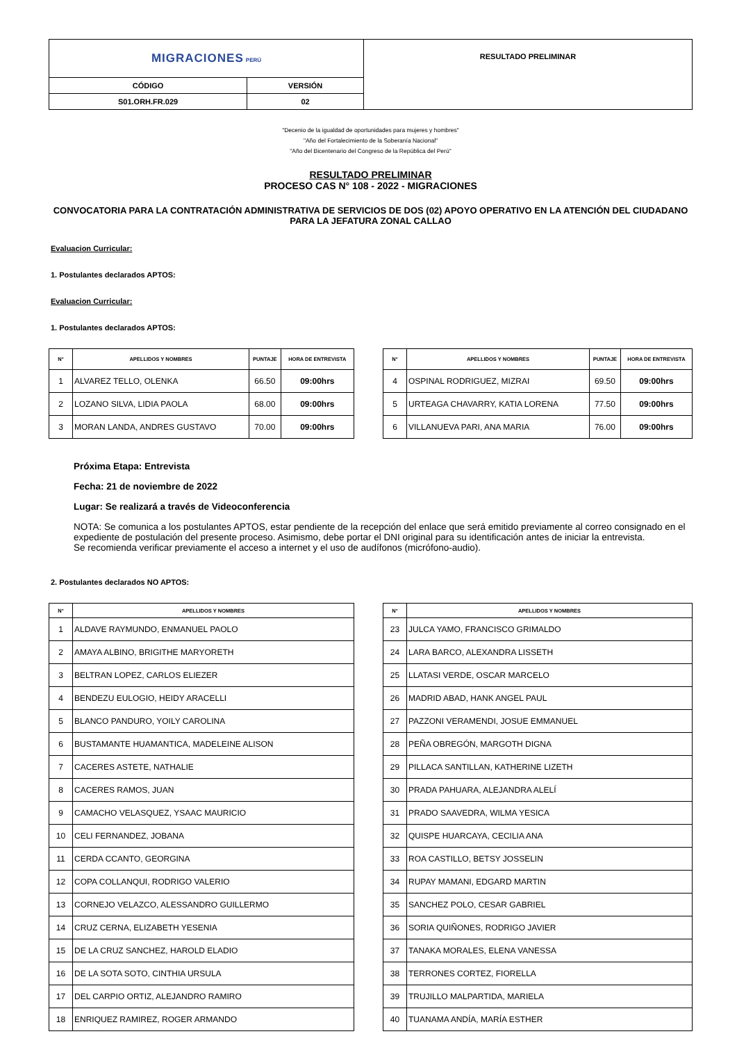| MIGRACIONES PERÚ | | RESULTADO PRELIMINAR |
| CÓDIGO | VERSIÓN | |
| S01.ORH.FR.029 | 02 | |
"Decenio de la igualdad de oportunidades para mujeres y hombres"
"Año del Fortalecimiento de la Soberanía Nacional"
"Año del Bicentenario del Congreso de la República del Perú"
RESULTADO PRELIMINAR
PROCESO CAS N° 108 - 2022 - MIGRACIONES
CONVOCATORIA PARA LA CONTRATACIÓN ADMINISTRATIVA DE SERVICIOS DE DOS (02) APOYO OPERATIVO EN LA ATENCIÓN DEL CIUDADANO PARA LA JEFATURA ZONAL CALLAO
Evaluacion Curricular:
1. Postulantes declarados APTOS:
Evaluacion Curricular:
1. Postulantes declarados APTOS:
| N° | APELLIDOS Y NOMBRES | PUNTAJE | HORA DE ENTREVISTA |
| --- | --- | --- | --- |
| 1 | ALVAREZ TELLO, OLENKA | 66.50 | 09:00hrs |
| 2 | LOZANO SILVA, LIDIA PAOLA | 68.00 | 09:00hrs |
| 3 | MORAN LANDA, ANDRES GUSTAVO | 70.00 | 09:00hrs |
| N° | APELLIDOS Y NOMBRES | PUNTAJE | HORA DE ENTREVISTA |
| --- | --- | --- | --- |
| 4 | OSPINAL RODRIGUEZ, MIZRAI | 69.50 | 09:00hrs |
| 5 | URTEAGA CHAVARRY, KATIA LORENA | 77.50 | 09:00hrs |
| 6 | VILLANUEVA PARI, ANA MARIA | 76.00 | 09:00hrs |
Próxima Etapa: Entrevista
Fecha: 21 de noviembre de 2022
Lugar: Se realizará a través de Videoconferencia
NOTA: Se comunica a los postulantes APTOS, estar pendiente de la recepción del enlace que será emitido previamente al correo consignado en el expediente de postulación del presente proceso. Asimismo, debe portar el DNI original para su identificación antes de iniciar la entrevista.
Se recomienda verificar previamente el acceso a internet y el uso de audífonos (micrófono-audio).
2. Postulantes declarados NO APTOS:
| N° | APELLIDOS Y NOMBRES |
| --- | --- |
| 1 | ALDAVE RAYMUNDO, ENMANUEL PAOLO |
| 2 | AMAYA ALBINO, BRIGITHE MARYORETH |
| 3 | BELTRAN LOPEZ, CARLOS ELIEZER |
| 4 | BENDEZU EULOGIO, HEIDY ARACELLI |
| 5 | BLANCO PANDURO, YOILY CAROLINA |
| 6 | BUSTAMANTE HUAMANTICA, MADELEINE ALISON |
| 7 | CACERES ASTETE, NATHALIE |
| 8 | CACERES RAMOS, JUAN |
| 9 | CAMACHO VELASQUEZ, YSAAC MAURICIO |
| 10 | CELI FERNANDEZ, JOBANA |
| 11 | CERDA CCANTO, GEORGINA |
| 12 | COPA COLLANQUI, RODRIGO VALERIO |
| 13 | CORNEJO VELAZCO, ALESSANDRO GUILLERMO |
| 14 | CRUZ CERNA, ELIZABETH YESENIA |
| 15 | DE LA CRUZ SANCHEZ, HAROLD ELADIO |
| 16 | DE LA SOTA SOTO, CINTHIA URSULA |
| 17 | DEL CARPIO ORTIZ, ALEJANDRO RAMIRO |
| 18 | ENRIQUEZ RAMIREZ, ROGER ARMANDO |
| N° | APELLIDOS Y NOMBRES |
| --- | --- |
| 23 | JULCA YAMO, FRANCISCO GRIMALDO |
| 24 | LARA BARCO, ALEXANDRA LISSETH |
| 25 | LLATASI VERDE, OSCAR MARCELO |
| 26 | MADRID ABAD, HANK ANGEL PAUL |
| 27 | PAZZONI VERAMENDI, JOSUE EMMANUEL |
| 28 | PEÑA OBREGÓN, MARGOTH DIGNA |
| 29 | PILLACA SANTILLAN, KATHERINE LIZETH |
| 30 | PRADA PAHUARA, ALEJANDRA ALELÍ |
| 31 | PRADO SAAVEDRA, WILMA YESICA |
| 32 | QUISPE HUARCAYA, CECILIA ANA |
| 33 | ROA CASTILLO, BETSY JOSSELIN |
| 34 | RUPAY MAMANI, EDGARD MARTIN |
| 35 | SANCHEZ POLO, CESAR GABRIEL |
| 36 | SORIA QUIÑONES, RODRIGO JAVIER |
| 37 | TANAKA MORALES, ELENA VANESSA |
| 38 | TERRONES CORTEZ, FIORELLA |
| 39 | TRUJILLO MALPARTIDA, MARIELA |
| 40 | TUANAMA ANDÍA, MARÍA ESTHER |